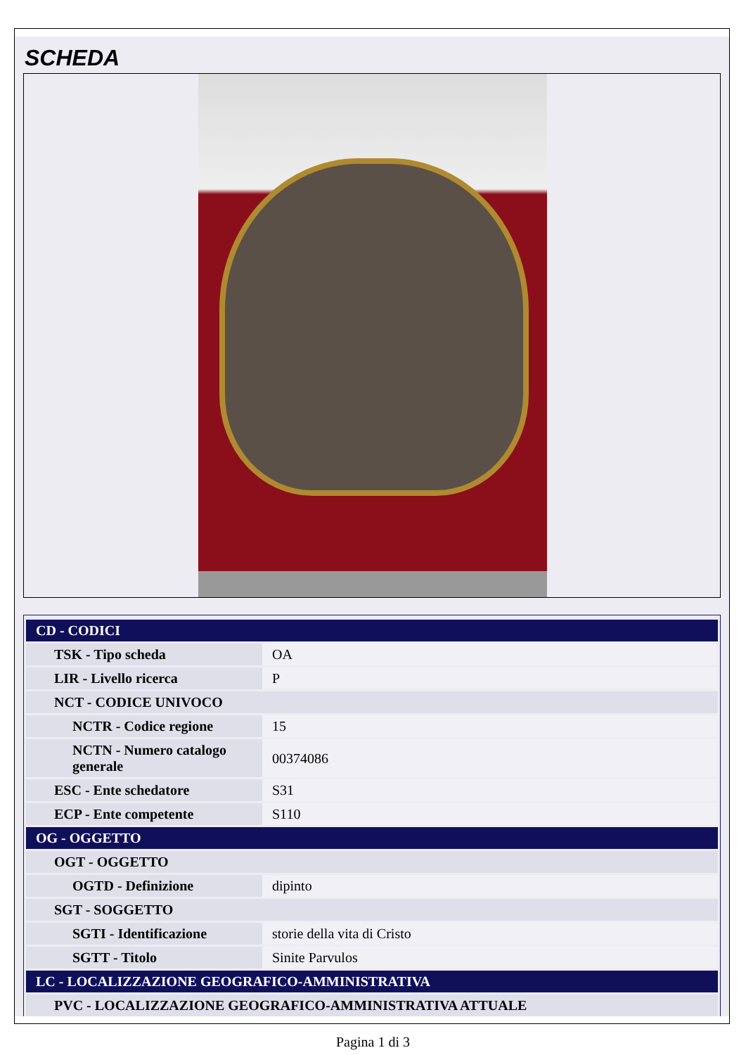SCHEDA
| CD - CODICI | |
| TSK - Tipo scheda | OA |
| LIR - Livello ricerca | P |
| NCT - CODICE UNIVOCO | |
| NCTR - Codice regione | 15 |
| NCTN - Numero catalogo generale | 00374086 |
| ESC - Ente schedatore | S31 |
| ECP - Ente competente | S110 |
| OG - OGGETTO | |
| OGT - OGGETTO | |
| OGTD - Definizione | dipinto |
| SGT - SOGGETTO | |
| SGTI - Identificazione | storie della vita di Cristo |
| SGTT - Titolo | Sinite Parvulos |
| LC - LOCALIZZAZIONE GEOGRAFICO-AMMINISTRATIVA | |
| PVC - LOCALIZZAZIONE GEOGRAFICO-AMMINISTRATIVA ATTUALE | |
Pagina 1 di 3